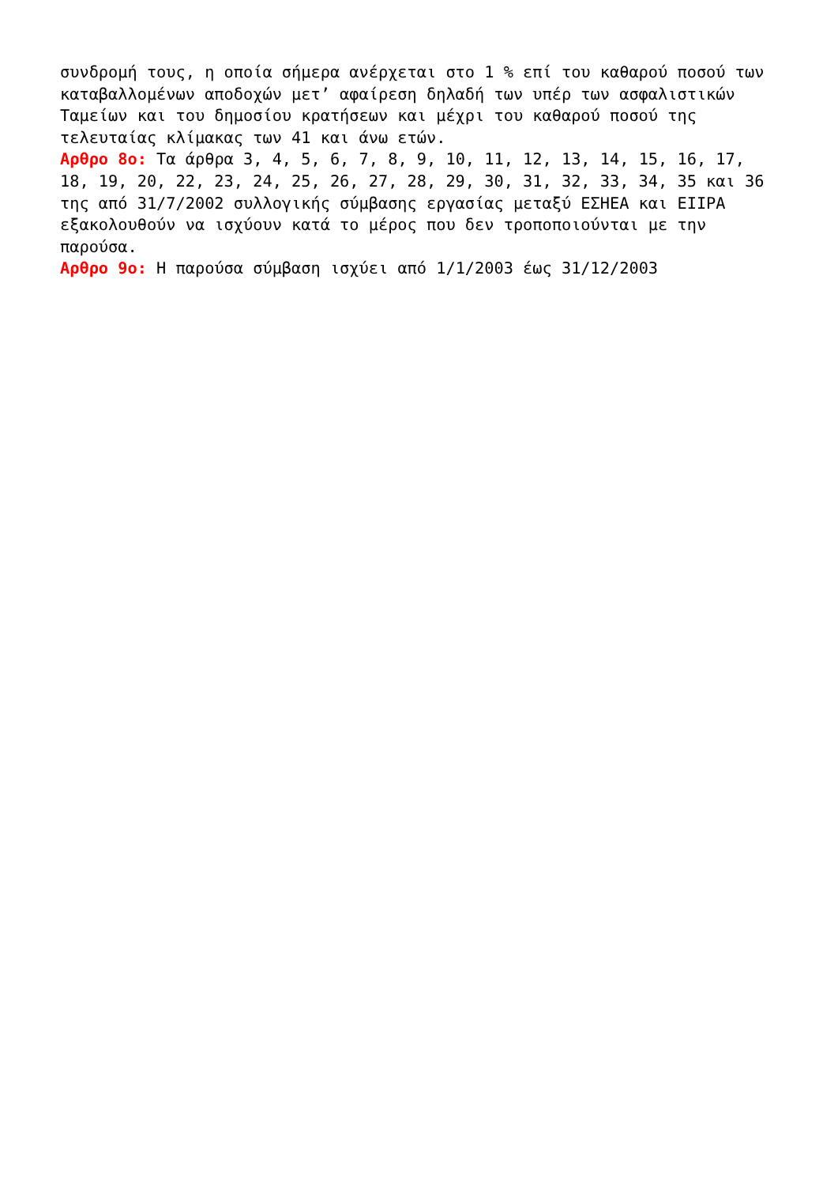συνδρομή τους, η οποία σήμερα ανέρχεται στο 1 % επί του καθαρού ποσού των καταβαλλομένων αποδοχών μετ’ αφαίρεση δηλαδή των υπέρ των ασφαλιστικών Ταμείων και του δημοσίου κρατήσεων και μέχρι του καθαρού ποσού της τελευταίας κλίμακας των 41 και άνω ετών.
Αρθρο 8ο: Τα άρθρα 3, 4, 5, 6, 7, 8, 9, 10, 11, 12, 13, 14, 15, 16, 17, 18, 19, 20, 22, 23, 24, 25, 26, 27, 28, 29, 30, 31, 32, 33, 34, 35 και 36 της από 31/7/2002 συλλογικής σύμβασης εργασίας μεταξύ ΕΣΗΕΑ και ΕΙΙΡΑ εξακολουθούν να ισχύουν κατά το μέρος που δεν τροποποιούνται με την παρούσα.
Αρθρο 9ο: Η παρούσα σύμβαση ισχύει από 1/1/2003 έως 31/12/2003